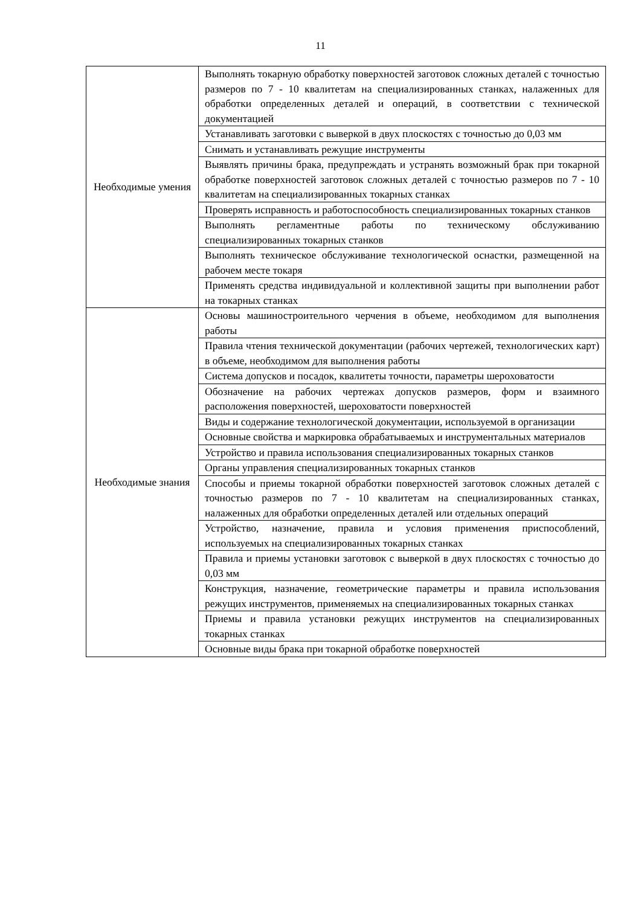11
| Необходимые умения | Выполнять токарную обработку поверхностей заготовок сложных деталей с точностью размеров по 7 - 10 квалитетам на специализированных станках, налаженных для обработки определенных деталей и операций, в соответствии с технической документацией |
| | Устанавливать заготовки с выверкой в двух плоскостях с точностью до 0,03 мм |
| | Снимать и устанавливать режущие инструменты |
| | Выявлять причины брака, предупреждать и устранять возможный брак при токарной обработке поверхностей заготовок сложных деталей с точностью размеров по 7 - 10 квалитетам на специализированных токарных станках |
| | Проверять исправность и работоспособность специализированных токарных станков |
| | Выполнять регламентные работы по техническому обслуживанию специализированных токарных станков |
| | Выполнять техническое обслуживание технологической оснастки, размещенной на рабочем месте токаря |
| | Применять средства индивидуальной и коллективной защиты при выполнении работ на токарных станках |
| Необходимые знания | Основы машиностроительного черчения в объеме, необходимом для выполнения работы |
| | Правила чтения технической документации (рабочих чертежей, технологических карт) в объеме, необходимом для выполнения работы |
| | Система допусков и посадок, квалитеты точности, параметры шероховатости |
| | Обозначение на рабочих чертежах допусков размеров, форм и взаимного расположения поверхностей, шероховатости поверхностей |
| | Виды и содержание технологической документации, используемой в организации |
| | Основные свойства и маркировка обрабатываемых и инструментальных материалов |
| | Устройство и правила использования специализированных токарных станков |
| | Органы управления специализированных токарных станков |
| | Способы и приемы токарной обработки поверхностей заготовок сложных деталей с точностью размеров по 7 - 10 квалитетам на специализированных станках, налаженных для обработки определенных деталей или отдельных операций |
| | Устройство, назначение, правила и условия применения приспособлений, используемых на специализированных токарных станках |
| | Правила и приемы установки заготовок с выверкой в двух плоскостях с точностью до 0,03 мм |
| | Конструкция, назначение, геометрические параметры и правила использования режущих инструментов, применяемых на специализированных токарных станках |
| | Приемы и правила установки режущих инструментов на специализированных токарных станках |
| | Основные виды брака при токарной обработке поверхностей |